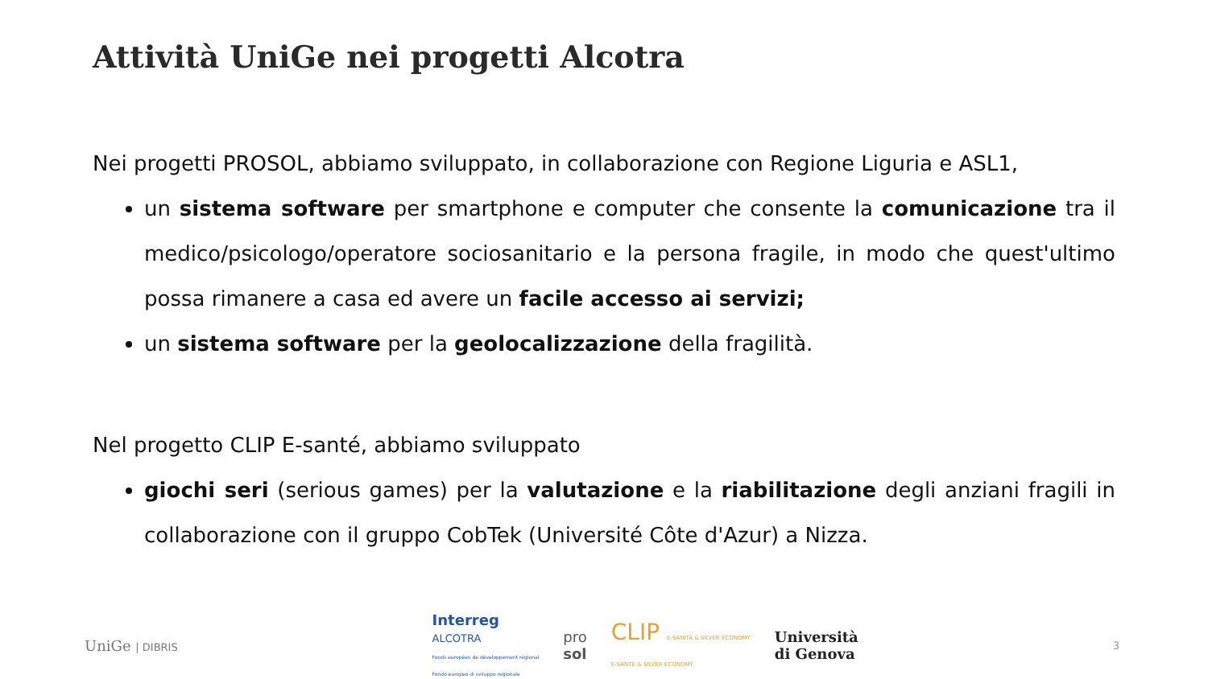Attività UniGe nei progetti Alcotra
Nei progetti PROSOL, abbiamo sviluppato, in collaborazione con Regione Liguria e ASL1,
un sistema software per smartphone e computer che consente la comunicazione tra il medico/psicologo/operatore sociosanitario e la persona fragile, in modo che quest'ultimo possa rimanere a casa ed avere un facile accesso ai servizi;
un sistema software per la geolocalizzazione della fragilità.
Nel progetto CLIP E-santé, abbiamo sviluppato
giochi seri (serious games) per la valutazione e la riabilitazione degli anziani fragili in collaborazione con il gruppo CobTek (Université Côte d'Azur) a Nizza.
UniGe | DIBRIS
Interreg
ALCOTRA
Fonds européen de développement régional
Fondo europeo di sviluppo regionale
pro
sol
CLIP E-SANITÀ & SILVER ECONOMY
E-SANTÉ & SILVER ECONOMY
Università
di Genova
3